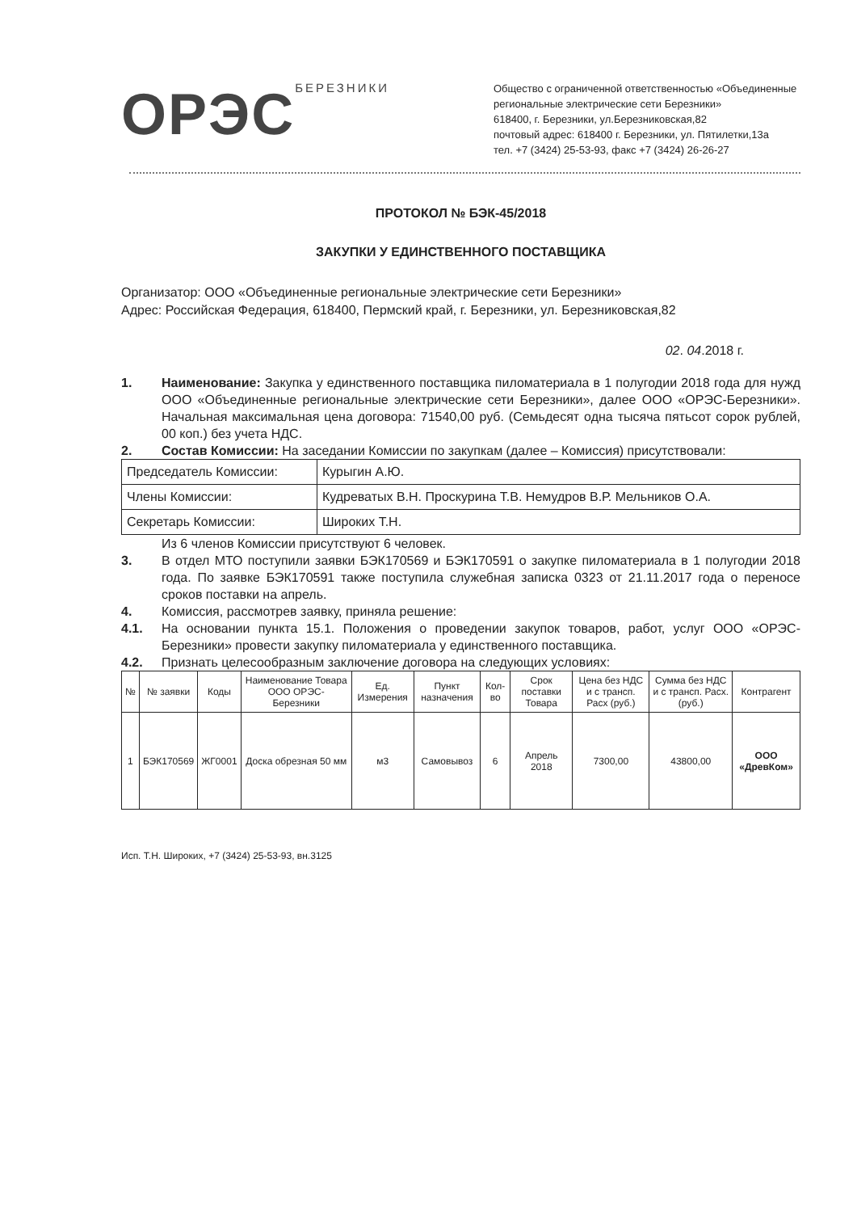ОРЭС<sup>БЕРЕЗНИКИ</sup>
Общество с ограниченной ответственностью «Объединенные региональные электрические сети Березники»
618400, г. Березники, ул.Березниковская,82
почтовый адрес: 618400 г. Березники, ул. Пятилетки,13а
тел. +7 (3424) 25-53-93, факс +7 (3424) 26-26-27
ПРОТОКОЛ № БЭК-45/2018
ЗАКУПКИ У ЕДИНСТВЕННОГО ПОСТАВЩИКА
Организатор: ООО «Объединенные региональные электрические сети Березники»
Адрес: Российская Федерация, 618400, Пермский край, г. Березники, ул. Березниковская,82
02. 04.2018 г.
1. Наименование: Закупка у единственного поставщика пиломатериала в 1 полугодии 2018 года для нужд ООО «Объединенные региональные электрические сети Березники», далее ООО «ОРЭС-Березники». Начальная максимальная цена договора: 71540,00 руб. (Семьдесят одна тысяча пятьсот сорок рублей, 00 коп.) без учета НДС.
2. Состав Комиссии: На заседании Комиссии по закупкам (далее – Комиссия) присутствовали:
| Председатель Комиссии: | Курыгин А.Ю. |
| Члены Комиссии: | Кудреватых В.Н. Проскурина Т.В. Немудров В.Р. Мельников О.А. |
| Секретарь Комиссии: | Широких Т.Н. |
Из 6 членов Комиссии присутствуют 6 человек.
3. В отдел МТО поступили заявки БЭК170569 и БЭК170591 о закупке пиломатериала в 1 полугодии 2018 года. По заявке БЭК170591 также поступила служебная записка 0323 от 21.11.2017 года о переносе сроков поставки на апрель.
4. Комиссия, рассмотрев заявку, приняла решение:
4.1. На основании пункта 15.1. Положения о проведении закупок товаров, работ, услуг ООО «ОРЭС-Березники» провести закупку пиломатериала у единственного поставщика.
4.2. Признать целесообразным заключение договора на следующих условиях:
| № | № заявки | Коды | Наименование Товара ООО ОРЭС-Березники | Ед. Измерения | Пункт назначения | Кол-во | Срок поставки Товара | Цена без НДС и с трансп. Расх (руб.) | Сумма без НДС и с трансп. Расх. (руб.) | Контрагент |
| --- | --- | --- | --- | --- | --- | --- | --- | --- | --- | --- |
| 1 | БЭК170569 | ЖГ0001 | Доска обрезная 50 мм | м3 | Самовывоз | 6 | Апрель 2018 | 7300,00 | 43800,00 | ООО «ДревКом» |
Исп. Т.Н. Широких, +7 (3424) 25-53-93, вн.3125